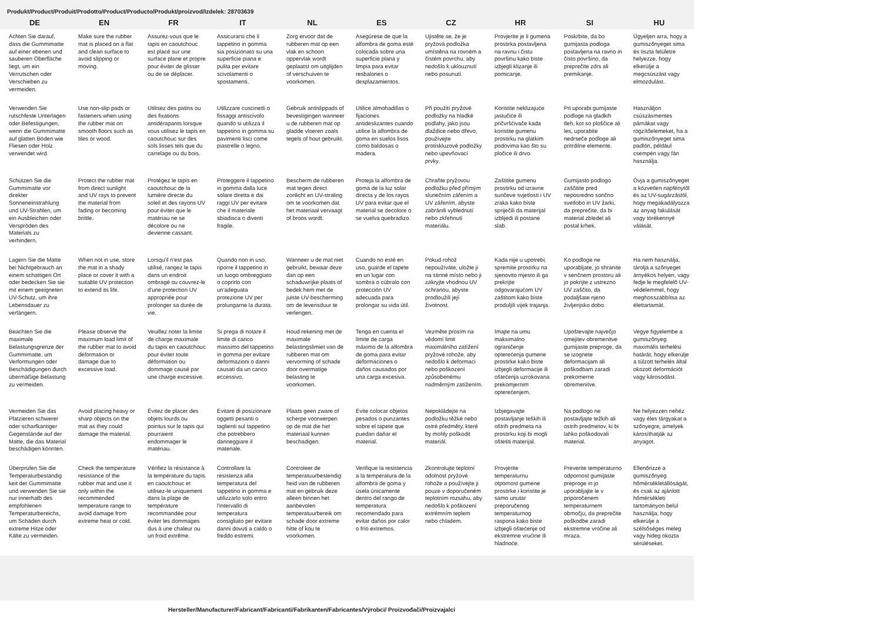Produkt/Product/Produit/Prodotto/Product/Producto/Produkt/proizvod/Izdelek: 28703639
| DE | EN | FR | IT | NL | ES | CZ | HR | SI | HU |
| --- | --- | --- | --- | --- | --- | --- | --- | --- | --- |
| Achten Sie darauf, dass die Gummimatte auf einer ebenen und sauberen Oberfläche liegt, um ein Verrutschen oder Verschieben zu vermeiden. | Make sure the rubber mat is placed on a flat and clean surface to avoid slipping or moving. | Assurez-vous que le tapis en caoutchouc est placé sur une surface plane et propre pour éviter de glisser ou de se déplacer. | Assicurarsi che il tappetino in gomma sia posizionato su una superficie piana e pulita per evitare scivolamenti o spostamenti. | Zorg ervoor dat de rubberen mat op een vlak en schoon oppervlak wordt geplaatst om uitglijden of verschuiven te voorkomen. | Asegúrese de que la alfombra de goma esté colocada sobre una superficie plana y limpia para evitar resbalones o desplazamientos. | Ujistěte se, že je pryžová podložka umístěna na rovném a čistém povrchu, aby nedošlo k uklouznutí nebo posunutí. | Provjerite je li gumena prostirka postavljena na ravnu i čistu površinu kako biste izbjegli klizanje ili pomicanje. | Poskrbite, da bo gumijasta podloga postavljena na ravno in čisto površino, da preprečite zdrs ali premikanje. | Ügyeljen arra, hogy a gumiszőnyeget sima és tiszta felületre helyezze, hogy elkerülje a megcsúszást vagy elmozdulást. |
| Verwenden Sie rutschfeste Unterlagen oder Befestigungen, wenn die Gummimatte auf glatten Böden wie Fliesen oder Holz verwendet wird. | Use non-slip pads or fasteners when using the rubber mat on smooth floors such as tiles or wood. | Utilisez des patins ou des fixations antidérapants lorsque vous utilisez le tapis en caoutchouc sur des sols lisses tels que du carrelage ou du bois. | Utilizzare cuscinetti o fissaggi antiscivolo quando si utilizza il tappetino in gomma su pavimenti lisci come piastrelle o legno. | Gebruik antislippads of bevestigingen wanneer u de rubberen mat op gladde vloeren zoals tegels of hout gebruikt. | Utilice almohadillas o fijaciones antideslizantes cuando utilice la alfombra de goma en suelos lisos como baldosas o madera. | Při použití pryžové podložky na hladké podlahy, jako jsou dlaždice nebo dřevo, používejte protiskluzové podložky nebo upevňovací prvky. | Koristite neklizajuće jastučiće ili pričvršćivače kada koristite gumenu prostirku na glatkim podovima kao što su pločice ili drvo. | Pri uporabi gumijaste podloge na gladkih tleh, kot so ploščice ali les, uporabite nedrseče podloge ali pritrdilne elemente. | Használjon csúszásmentes párnákat vagy rögzítőelemeket, ha a gumiszőnyeget sima padlón, például csempén vagy fán használja. |
| Schützen Sie die Gummimatte vor direkter Sonneneinstrahlung und UV-Strahlen, um ein Ausbleichen oder Verspröden des Materials zu verhindern. | Protect the rubber mat from direct sunlight and UV rays to prevent the material from fading or becoming brittle. | Protégez le tapis en caoutchouc de la lumière directe du soleil et des rayons UV pour éviter que le matériau ne se décolore ou ne devienne cassant. | Proteggere il tappetino in gomma dalla luce solare diretta e dai raggi UV per evitare che il materiale sbiadisca o diventi fragile. | Bescherm de rubberen mat tegen direct zonlicht en UV-straling om te voorkomen dat het materiaal vervaagt of broos wordt. | Proteja la alfombra de goma de la luz solar directa y de los rayos UV para evitar que el material se decolore o se vuelva quebradizo. | Chraňte pryžovou podložku před přímým slunečním zářením a UV zářením, abyste zabránili vyblednutí nebo zkřehnutí materiálu. | Zaštitite gumenu prostirku od izravne sunčeve svjetlosti i UV zraka kako biste spriječili da materijal izblijedi ili postane slab. | Gumijasto podlogo zaščitite pred neposredno sončno svetlobo in UV žarki, da preprečite, da bi material zbledel ali postal krhek. | Óvja a gumiszőnyeget a közvetlen napfénytől és az UV-sugárzástól, hogy megakadályozza az anyag fakulását vagy törékennyé válását. |
| Lagern Sie die Matte bei Nichtgebrauch an einem schattigen Ort oder bedecken Sie sie mit einem geeigneten UV-Schutz, um ihre Lebensdauer zu verlängern. | When not in use, store the mat in a shady place or cover it with a suitable UV protection to extend its life. | Lorsqu'il n'est pas utilisé, rangez le tapis dans un endroit ombragé ou couvrez-le d'une protection UV appropriée pour prolonger sa durée de vie. | Quando non in uso, riporre il tappetino in un luogo ombreggiato o coprirlo con un'adeguata protezione UV per prolungarne la durata. | Wanneer u de mat niet gebruikt, bewaar deze dan op een schaduwrijke plaats of bedek hem met de juiste UV-bescherming om de levensduur te verlengen. | Cuando no esté en uso, guarde el tapete en un lugar con sombra o cúbralo con protección UV adecuada para prolongar su vida útil. | Pokud rohož nepoužíváte, uložte ji na stinné místo nebo ji zakryjte vhodnou UV ochranou, abyste prodloužili její životnost. | Kada nije u upotrebi, spremite prostirku na sjenovito mjesto ili ga prekrijte odgovarajućom UV zaštitom kako biste produljili vijek trajanja. | Ko podloge ne uporabljate, jo shranite v senčnem prostoru ali jo pokrijte z ustrezno UV zaščito, da podaljšate njeno življenjsko dobo. | Ha nem használja, tárolja a szőnyeget árnyékos helyen, vagy fedje le megfelelő UV-védelemmel, hogy meghosszabbítsa az élettartamát. |
| Beachten Sie die maximale Belastungsgrenze der Gummimatte, um Verformungen oder Beschädigungen durch übermäßige Belastung zu vermeiden. | Please observe the maximum load limit of the rubber mat to avoid deformation or damage due to excessive load. | Veuillez noter la limite de charge maximale du tapis en caoutchouc pour éviter toute déformation ou dommage causé par une charge excessive. | Si prega di notare il limite di carico massimo del tappetino in gomma per evitare deformazioni o danni causati da un carico eccessivo. | Houd rekening met de maximale belastingslimiet van de rubberen mat om vervorming of schade door overmatige belasting te voorkomen. | Tenga en cuenta el límite de carga máximo de la alfombra de goma para evitar deformaciones o daños causados por una carga excesiva. | Vezměte prosím na vědomí limit maximálního zatížení pryžové rohože, aby nedošlo k deformaci nebo poškození způsobenému nadměrným zatížením. | Imajte na umu maksimalno ograničenje opterećenja gumene prostirke kako biste izbjegli deformacije ili oštećenja uzrokovana prekomjernim opterećenjem. | Upoštevajte največjo omejitev obremenitve gumijaste preproge, da se izognete deformacijam ali poškodbam zaradi prekomerne obremenitve. | Vegye figyelembe a gumiszőnyeg maximális terhelési határát, hogy elkerülje a túlzott terhelés által okozott deformációt vagy károsodást. |
| Vermeiden Sie das Platzieren schwerer oder scharfkantiger Gegenstände auf der Matte, die das Material beschädigen könnten. | Avoid placing heavy or sharp objects on the mat as they could damage the material. | Évitez de placer des objets lourds ou pointus sur le tapis qui pourraient endommager le matériau. | Evitare di posizionare oggetti pesanti o taglienti sul tappetino che potrebbero danneggiare il materiale. | Plaats geen zware of scherpe voorwerpen op de mat die het materiaal kunnen beschadigen. | Evite colocar objetos pesados o punzantes sobre el tapete que puedan dañar el material. | Nepokládejte na podložku těžké nebo ostré předměty, které by mohly poškodit materiál. | Izbjegavajte postavljanje teških ili oštrih predmeta na prostirku koji bi mogli oštetiti materijal. | Na podlogo ne postavljajte težkih ali ostrih predmetov, ki bi lahko poškodovali material. | Ne helyezzen nehéz vagy éles tárgyakat a szőnyegre, amelyek károsíthatják az anyagot. |
| Überprüfen Sie die Temperaturbeständig keit der Gummimatte und verwenden Sie sie nur innerhalb des empfohlenen Temperaturbereichs, um Schäden durch extreme Hitze oder Kälte zu vermeiden. | Check the temperature resistance of the rubber mat and use it only within the recommended temperature range to avoid damage from extreme heat or cold. | Vérifiez la résistance à la température du tapis en caoutchouc et utilisez-le uniquement dans la plage de température recommandée pour éviter les dommages dus à une chaleur ou un froid extrême. | Controllare la resistenza alla temperatura del tappetino in gomma e utilizzarlo solo entro l'intervallo di temperatura consigliato per evitare danni dovuti a caldo o freddo estremi. | Controleer de temperatuurbestendig heid van de rubberen mat en gebruik deze alleen binnen het aanbevolen temperatuurbereik om schade door extreme hitte of kou te voorkomen. | Verifique la resistencia a la temperatura de la alfombra de goma y úsela únicamente dentro del rango de temperatura recomendado para evitar daños por calor o frío extremos. | Zkontrolujte teplotní odolnost pryžové rohože a používejte ji pouze v doporučeném teplotním rozsahu, aby nedošlo k poškození extrémním teplem nebo chladem. | Provjerite temperaturnu otpornost gumene prostirke i koristite je samo unutar preporučenog temperaturnog raspona kako biste izbjegli oštećenje od ekstremne vrućine ili hladnoće. | Preverite temperaturno odpornost gumijaste preproge in jo uporabljajte le v priporočenem temperaturnem območju, da preprečite poškodbe zaradi ekstremne vročine ali mraza. | Ellenőrizze a gumiszőnyeg hőmérsékletállóságát, és csak az ajánlott hőmérsékleti tartományon belül használja, hogy elkerülje a szélsőséges meleg vagy hideg okozta sérüléseket. |
Hersteller/Manufacturer/Fabricant/Fabricanti/Fabrikanten/Fabricantes/Výrobci/ Proizvođači/Proizvajalci